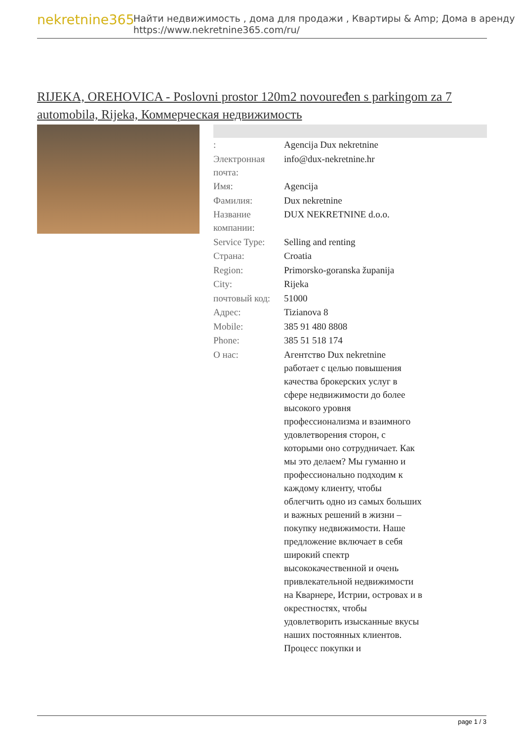nekretnine365
Найти недвижимость , дома для продажи , Квартиры & Amp; Дома в аренду
https://www.nekretnine365.com/ru/
RIJEKA, OREHOVICA - Poslovni prostor 120m2 novouređen s parkingom za 7 automobila, Rijeka, Коммерческая недвижимость
| : | Agencija Dux nekretnine |
| Электронная почта: | info@dux-nekretnine.hr |
| Имя: | Agencija |
| Фамилия: | Dux nekretnine |
| Название компании: | DUX NEKRETNINE d.o.o. |
| Service Type: | Selling and renting |
| Страна: | Croatia |
| Region: | Primorsko-goranska županija |
| City: | Rijeka |
| почтовый код: | 51000 |
| Адрес: | Tizianova 8 |
| Mobile: | 385 91 480 8808 |
| Phone: | 385 51 518 174 |
| О нас: | Агентство Dux nekretnine работает с целью повышения качества брокерских услуг в сфере недвижимости до более высокого уровня профессионализма и взаимного удовлетворения сторон, с которыми оно сотрудничает. Как мы это делаем? Мы гуманно и профессионально подходим к каждому клиенту, чтобы облегчить одно из самых больших и важных решений в жизни – покупку недвижимости. Наше предложение включает в себя широкий спектр высококачественной и очень привлекательной недвижимости на Кварнере, Истрии, островах и в окрестностях, чтобы удовлетворить изысканные вкусы наших постоянных клиентов. Процесс покупки и |
page 1 / 3